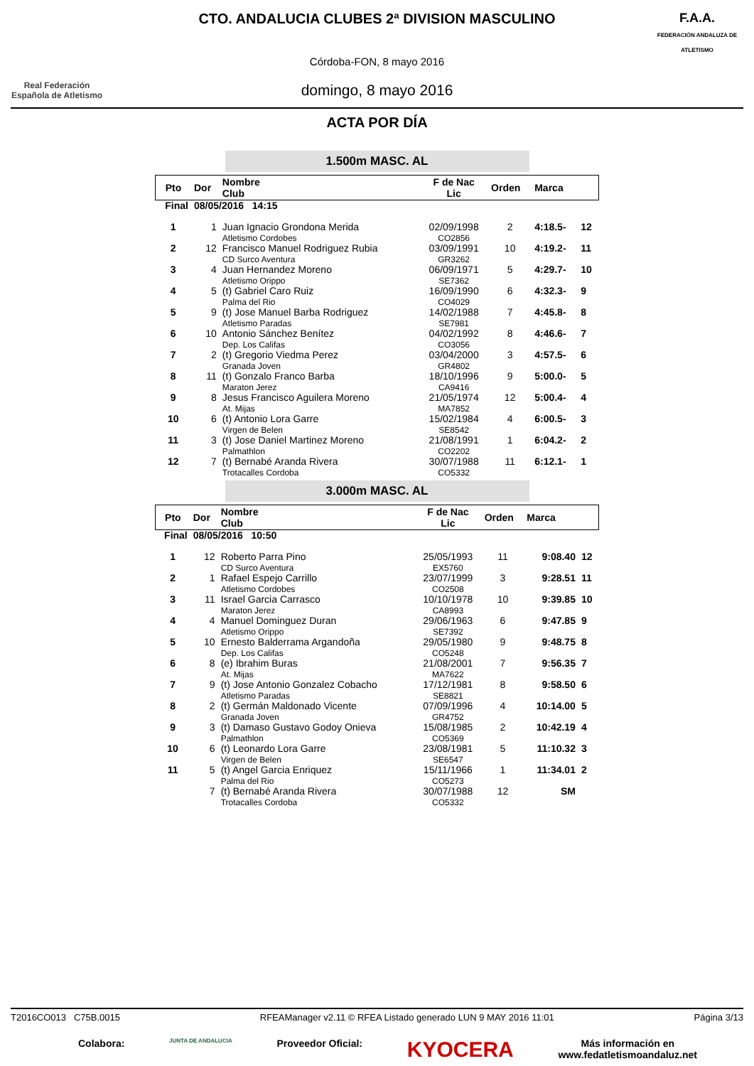Real Federación Española de Atletismo
CTO. ANDALUCIA CLUBES 2ª DIVISION MASCULINO
Córdoba-FON, 8 mayo 2016
domingo, 8 mayo 2016
F.A.A.
FEDERACIÓN ANDALUZA DE ATLETISMO
ACTA POR DÍA
1.500m MASC. AL
| Pto | Dor | Nombre Club | F de Nac Lic | Orden | Marca | |
| --- | --- | --- | --- | --- | --- | --- |
| Final | 08/05/2016 14:15 | | | | | |
| 1 | 1 | Juan Ignacio Grondona Merida Atletismo Cordobes | 02/09/1998 CO2856 | 2 | 4:18.5- | 12 |
| 2 | 12 | Francisco Manuel Rodriguez Rubia CD Surco Aventura | 03/09/1991 GR3262 | 10 | 4:19.2- | 11 |
| 3 | 4 | Juan Hernandez Moreno Atletismo Orippo | 06/09/1971 SE7362 | 5 | 4:29.7- | 10 |
| 4 | 5 | (t) Gabriel Caro Ruiz Palma del Rio | 16/09/1990 CO4029 | 6 | 4:32.3- | 9 |
| 5 | 9 | (t) Jose Manuel Barba Rodriguez Atletismo Paradas | 14/02/1988 SE7981 | 7 | 4:45.8- | 8 |
| 6 | 10 | Antonio Sánchez Benítez Dep. Los Califas | 04/02/1992 CO3056 | 8 | 4:46.6- | 7 |
| 7 | 2 | (t) Gregorio Viedma Perez Granada Joven | 03/04/2000 GR4802 | 3 | 4:57.5- | 6 |
| 8 | 11 | (t) Gonzalo Franco Barba Maraton Jerez | 18/10/1996 CA9416 | 9 | 5:00.0- | 5 |
| 9 | 8 | Jesus Francisco Aguilera Moreno At. Mijas | 21/05/1974 MA7852 | 12 | 5:00.4- | 4 |
| 10 | 6 | (t) Antonio Lora Garre Virgen de Belen | 15/02/1984 SE8542 | 4 | 6:00.5- | 3 |
| 11 | 3 | (t) Jose Daniel Martinez Moreno Palmathlon | 21/08/1991 CO2202 | 1 | 6:04.2- | 2 |
| 12 | 7 | (t) Bernabé Aranda Rivera Trotacalles Cordoba | 30/07/1988 CO5332 | 11 | 6:12.1- | 1 |
3.000m MASC. AL
| Pto | Dor | Nombre Club | F de Nac Lic | Orden | Marca | |
| --- | --- | --- | --- | --- | --- | --- |
| Final | 08/05/2016 10:50 | | | | | |
| 1 | 12 | Roberto Parra Pino CD Surco Aventura | 25/05/1993 EX5760 | 11 | 9:08.40 | 12 |
| 2 | 1 | Rafael Espejo Carrillo Atletismo Cordobes | 23/07/1999 CO2508 | 3 | 9:28.51 | 11 |
| 3 | 11 | Israel Garcia Carrasco Maraton Jerez | 10/10/1978 CA8993 | 10 | 9:39.85 | 10 |
| 4 | 4 | Manuel Dominguez Duran Atletismo Orippo | 29/06/1963 SE7392 | 6 | 9:47.85 | 9 |
| 5 | 10 | Ernesto Balderrama Argandoña Dep. Los Califas | 29/05/1980 CO5248 | 9 | 9:48.75 | 8 |
| 6 | 8 | (e) Ibrahim Buras At. Mijas | 21/08/2001 MA7622 | 7 | 9:56.35 | 7 |
| 7 | 9 | (t) Jose Antonio Gonzalez Cobacho Atletismo Paradas | 17/12/1981 SE8821 | 8 | 9:58.50 | 6 |
| 8 | 2 | (t) Germán Maldonado Vicente Granada Joven | 07/09/1996 GR4752 | 4 | 10:14.00 | 5 |
| 9 | 3 | (t) Damaso Gustavo Godoy Onieva Palmathlon | 15/08/1985 CO5369 | 2 | 10:42.19 | 4 |
| 10 | 6 | (t) Leonardo Lora Garre Virgen de Belen | 23/08/1981 SE6547 | 5 | 11:10.32 | 3 |
| 11 | 5 | (t) Angel Garcia Enriquez Palma del Rio | 15/11/1966 CO5273 | 1 | 11:34.01 | 2 |
| | 7 | (t) Bernabé Aranda Rivera Trotacalles Cordoba | 30/07/1988 CO5332 | 12 | SM | |
T2016CO013 C75B.0015 RFEAManager v2.11 © RFEA Listado generado LUN 9 MAY 2016 11:01 Página 3/13
Colabora: JUNTA DE ANDALUCIA Proveedor Oficial: KYOCERA Más información en
www.fedatletismoandaluz.net